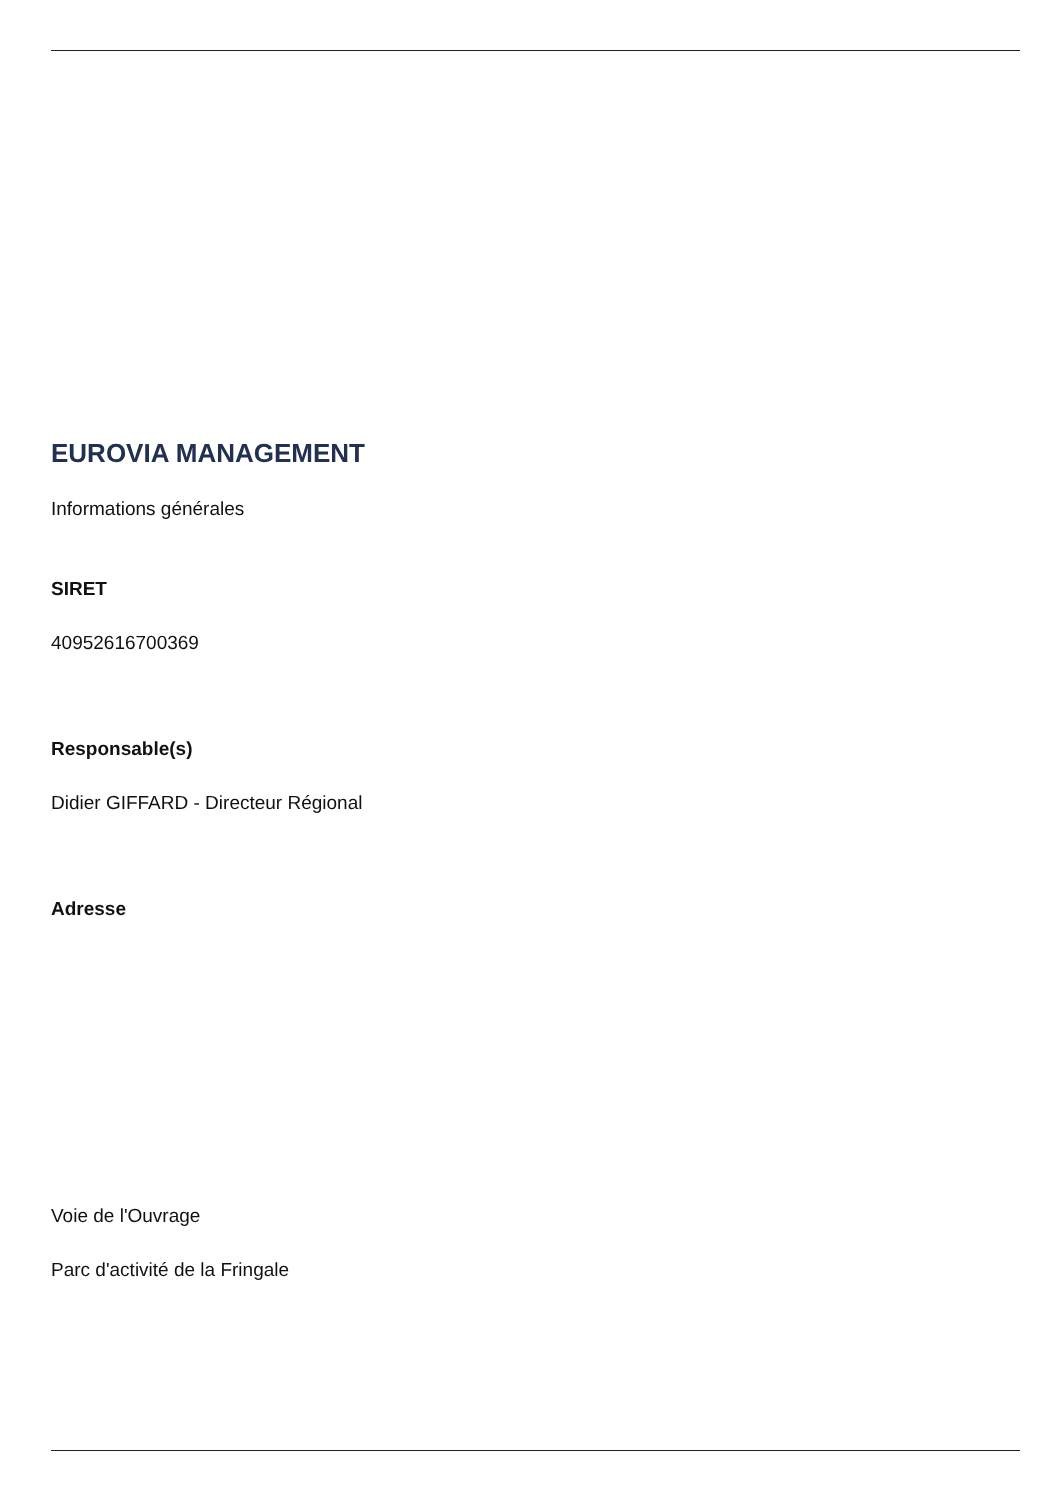EUROVIA MANAGEMENT
Informations générales
SIRET
40952616700369
Responsable(s)
Didier GIFFARD - Directeur Régional
Adresse
Voie de l'Ouvrage
Parc d'activité de la Fringale